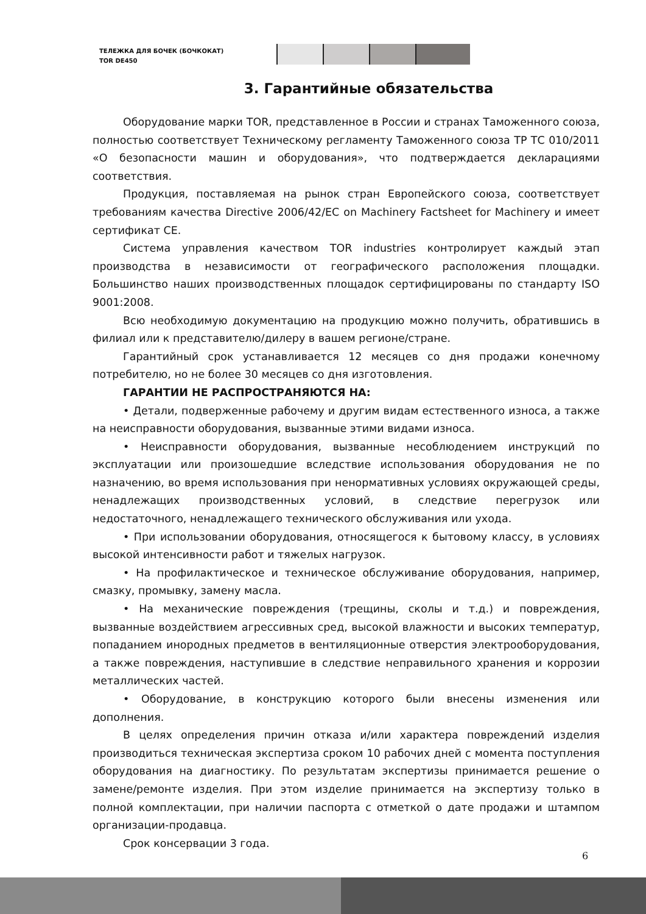ТЕЛЕЖКА ДЛЯ БОЧЕК (БОЧКОКАТ)
TOR DE450
3. Гарантийные обязательства
Оборудование марки TOR, представленное в России и странах Таможенного союза, полностью соответствует Техническому регламенту Таможенного союза ТР ТС 010/2011 «О безопасности машин и оборудования», что подтверждается декларациями соответствия.
Продукция, поставляемая на рынок стран Европейского союза, соответствует требованиям качества Directive 2006/42/EC on Machinery Factsheet for Machinery и имеет сертификат CE.
Система управления качеством TOR industries контролирует каждый этап производства в независимости от географического расположения площадки. Большинство наших производственных площадок сертифицированы по стандарту ISO 9001:2008.
Всю необходимую документацию на продукцию можно получить, обратившись в филиал или к представителю/дилеру в вашем регионе/стране.
Гарантийный срок устанавливается 12 месяцев со дня продажи конечному потребителю, но не более 30 месяцев со дня изготовления.
ГАРАНТИИ НЕ РАСПРОСТРАНЯЮТСЯ НА:
• Детали, подверженные рабочему и другим видам естественного износа, а также на неисправности оборудования, вызванные этими видами износа.
• Неисправности оборудования, вызванные несоблюдением инструкций по эксплуатации или произошедшие вследствие использования оборудования не по назначению, во время использования при ненормативных условиях окружающей среды, ненадлежащих производственных условий, в следствие перегрузок или недостаточного, ненадлежащего технического обслуживания или ухода.
• При использовании оборудования, относящегося к бытовому классу, в условиях высокой интенсивности работ и тяжелых нагрузок.
• На профилактическое и техническое обслуживание оборудования, например, смазку, промывку, замену масла.
• На механические повреждения (трещины, сколы и т.д.) и повреждения, вызванные воздействием агрессивных сред, высокой влажности и высоких температур, попаданием инородных предметов в вентиляционные отверстия электрооборудования, а также повреждения, наступившие в следствие неправильного хранения и коррозии металлических частей.
• Оборудование, в конструкцию которого были внесены изменения или дополнения.
В целях определения причин отказа и/или характера повреждений изделия производиться техническая экспертиза сроком 10 рабочих дней с момента поступления оборудования на диагностику. По результатам экспертизы принимается решение о замене/ремонте изделия. При этом изделие принимается на экспертизу только в полной комплектации, при наличии паспорта с отметкой о дате продажи и штампом организации-продавца.
Срок консервации 3 года.
6